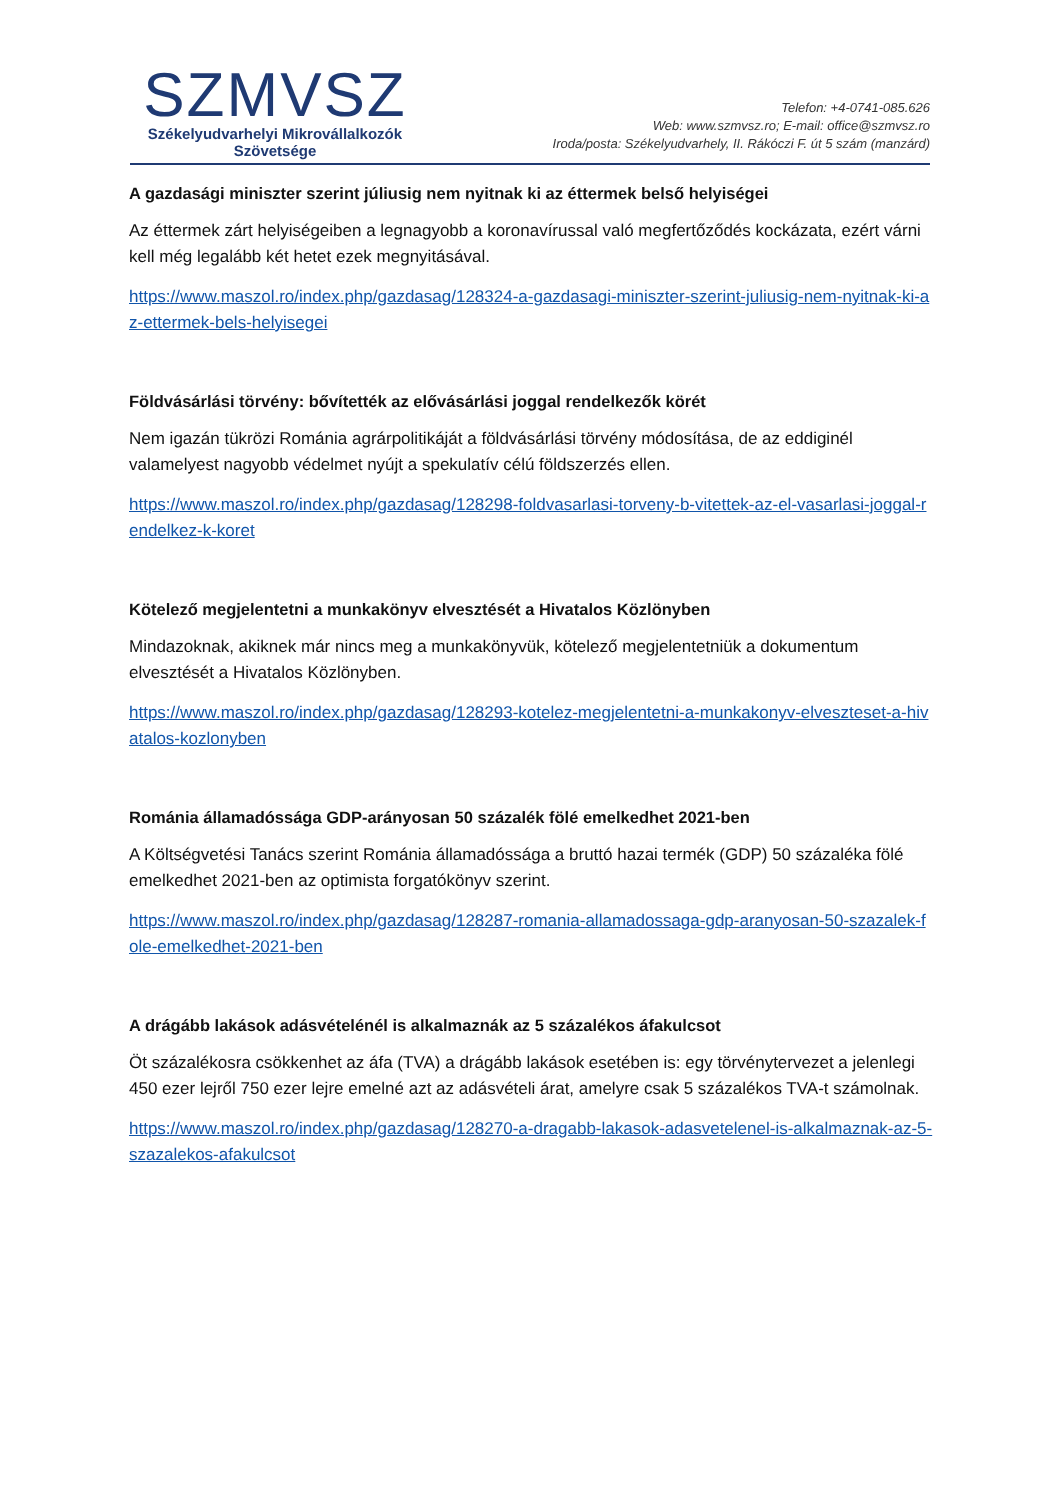SZMVSZ
Székelyudvarhelyi Mikrovállalkozók
Szövetsége
Telefon: +4-0741-085.626
Web: www.szmvsz.ro; E-mail: office@szmvsz.ro
Iroda/posta: Székelyudvarhely, II. Rákóczi F. út 5 szám (manzárd)
A gazdasági miniszter szerint júliusig nem nyitnak ki az éttermek belső helyiségei
Az éttermek zárt helyiségeiben a legnagyobb a koronavírussal való megfertőződés kockázata, ezért várni kell még legalább két hetet ezek megnyitásával.
https://www.maszol.ro/index.php/gazdasag/128324-a-gazdasagi-miniszter-szerint-juliusig-nem-nyitnak-ki-az-ettermek-bels-helyisegei
Földvásárlási törvény: bővítették az elővásárlási joggal rendelkezők körét
Nem igazán tükrözi Románia agrárpolitikáját a földvásárlási törvény módosítása, de az eddiginél valamelyest nagyobb védelmet nyújt a spekulatív célú földszerzés ellen.
https://www.maszol.ro/index.php/gazdasag/128298-foldvasarlasi-torveny-b-vitettek-az-el-vasarlasi-joggal-rendelkez-k-koret
Kötelező megjelentetni a munkakönyv elvesztését a Hivatalos Közlönyben
Mindazoknak, akiknek már nincs meg a munkakönyvük, kötelező megjelentetniük a dokumentum elvesztését a Hivatalos Közlönyben.
https://www.maszol.ro/index.php/gazdasag/128293-kotelez-megjelentetni-a-munkakonyv-elveszteset-a-hivatalos-kozlonyben
Románia államadóssága GDP-arányosan 50 százalék fölé emelkedhet 2021-ben
A Költségvetési Tanács szerint Románia államadóssága a bruttó hazai termék (GDP) 50 százaléka fölé emelkedhet 2021-ben az optimista forgatókönyv szerint.
https://www.maszol.ro/index.php/gazdasag/128287-romania-allamadossaga-gdp-aranyosan-50-szazalek-fole-emelkedhet-2021-ben
A drágább lakások adásvételénél is alkalmaznák az 5 százalékos áfakulcsot
Öt százalékosra csökkenhet az áfa (TVA) a drágább lakások esetében is: egy törvénytervezet a jelenlegi 450 ezer lejről 750 ezer lejre emelné azt az adásvételi árat, amelyre csak 5 százalékos TVA-t számolnak.
https://www.maszol.ro/index.php/gazdasag/128270-a-dragabb-lakasok-adasvetelenel-is-alkalmaznak-az-5-szazalekos-afakulcsot